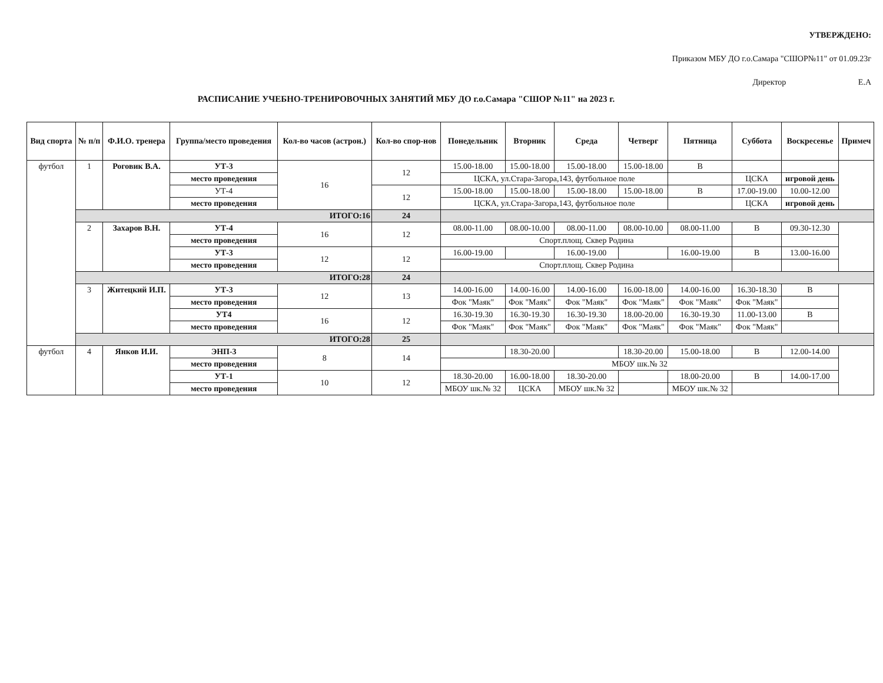УТВЕРЖДЕНО:
Приказом МБУ ДО г.о.Самара "СШОР№11" от 01.09.23г
Директор Е.А
РАСПИСАНИЕ УЧЕБНО-ТРЕНИРОВОЧНЫХ ЗАНЯТИЙ МБУ ДО г.о.Самара "СШОР №11" на 2023 г.
| Вид спорта | № п/п | Ф.И.О. тренера | Группа/место проведения | Кол-во часов (астрон.) | Кол-во спор-нов | Понедельник | Вторник | Среда | Четверг | Пятница | Суббота | Воскресенье | Примеч |
| --- | --- | --- | --- | --- | --- | --- | --- | --- | --- | --- | --- | --- | --- |
| футбол | 1 | Роговик В.А. | УТ-3 | 16 | 12 | 15.00-18.00 | 15.00-18.00 | 15.00-18.00 | 15.00-18.00 | В | | | |
| | | | место проведения | | | ЦСКА, ул.Стара-Загора,143, футбольное поле | | | | | ЦСКА | игровой день | |
| | | | УТ-4 | | 12 | 15.00-18.00 | 15.00-18.00 | 15.00-18.00 | 15.00-18.00 | В | 17.00-19.00 | 10.00-12.00 | |
| | | | место проведения | | | ЦСКА, ул.Стара-Загора,143, футбольное поле | | | | | ЦСКА | игровой день | |
| | ИТОГО:16 | | | | 24 | | | | | | | | |
| | 2 | Захаров В.Н. | УТ-4 | 16 | 12 | 08.00-11.00 | 08.00-10.00 | 08.00-11.00 | 08.00-10.00 | 08.00-11.00 | В | 09.30-12.30 | |
| | | | место проведения | | | Спорт.площ. Сквер Родина | | | | | | | |
| | | | УТ-3 | 12 | 12 | 16.00-19.00 | | 16.00-19.00 | | 16.00-19.00 | В | 13.00-16.00 | |
| | | | место проведения | | | Спорт.площ. Сквер Родина | | | | | | | |
| | ИТОГО:28 | | | | 24 | | | | | | | | |
| | 3 | Житецкий И.П. | УТ-3 | 12 | 13 | 14.00-16.00 | 14.00-16.00 | 14.00-16.00 | 16.00-18.00 | 14.00-16.00 | 16.30-18.30 | В | |
| | | | место проведения | | | Фок "Маяк" | Фок "Маяк" | Фок "Маяк" | Фок "Маяк" | Фок "Маяк" | Фок "Маяк" | | |
| | | | УТ4 | 16 | 12 | 16.30-19.30 | 16.30-19.30 | 16.30-19.30 | 18.00-20.00 | 16.30-19.30 | 11.00-13.00 | В | |
| | | | место проведения | | | Фок "Маяк" | Фок "Маяк" | Фок "Маяк" | Фок "Маяк" | Фок "Маяк" | Фок "Маяк" | | |
| | ИТОГО:28 | | | | 25 | | | | | | | | |
| футбол | 4 | Янков И.И. | ЭНП-3 | 8 | 14 | | 18.30-20.00 | | 18.30-20.00 | 15.00-18.00 | В | 12.00-14.00 | |
| | | | место проведения | | | МБОУ шк.№ 32 | | | | | | | |
| | | | УТ-1 | 10 | 12 | 18.30-20.00 | 16.00-18.00 | 18.30-20.00 | | 18.00-20.00 | В | 14.00-17.00 | |
| | | | место проведения | | | МБОУ шк.№ 32 | ЦСКА | МБОУ шк.№ 32 | | МБОУ шк.№ 32 | | | |